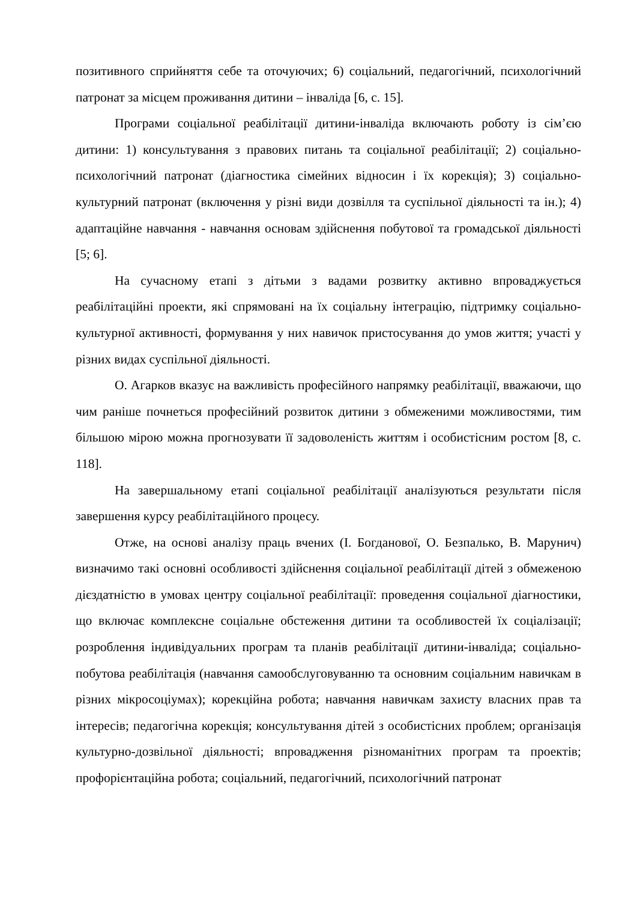позитивного сприйняття себе та оточуючих; 6) соціальний, педагогічний, психологічний патронат за місцем проживання дитини – інваліда [6, с. 15].
Програми соціальної реабілітації дитини-інваліда включають роботу із сім’єю дитини: 1) консультування з правових питань та соціальної реабілітації; 2) соціально-психологічний патронат (діагностика сімейних відносин і їх корекція); 3) соціально-культурний патронат (включення у різні види дозвілля та суспільної діяльності та ін.); 4) адаптаційне навчання - навчання основам здійснення побутової та громадської діяльності [5; 6].
На сучасному етапі з дітьми з вадами розвитку активно впроваджується реабілітаційні проекти, які спрямовані на їх соціальну інтеграцію, підтримку соціально-культурної активності, формування у них навичок пристосування до умов життя; участі у різних видах суспільної діяльності.
О. Агарков вказує на важливість професійного напрямку реабілітації, вважаючи, що чим раніше почнеться професійний розвиток дитини з обмеженими можливостями, тим більшою мірою можна прогнозувати її задоволеність життям і особистісним ростом [8, с. 118].
На завершальному етапі соціальної реабілітації аналізуються результати після завершення курсу реабілітаційного процесу.
Отже, на основі аналізу праць вчених (І. Богданової, О. Безпалько, В. Марунич) визначимо такі основні особливості здійснення соціальної реабілітації дітей з обмеженою дієздатністю в умовах центру соціальної реабілітації: проведення соціальної діагностики, що включає комплексне соціальне обстеження дитини та особливостей їх соціалізації; розроблення індивідуальних програм та планів реабілітації дитини-інваліда; соціально-побутова реабілітація (навчання самообслуговуванню та основним соціальним навичкам в різних мікросоціумах); корекційна робота; навчання навичкам захисту власних прав та інтересів; педагогічна корекція; консультування дітей з особистісних проблем; організація культурно-дозвільної діяльності; впровадження різноманітних програм та проектів; профорієнтаційна робота; соціальний, педагогічний, психологічний патронат